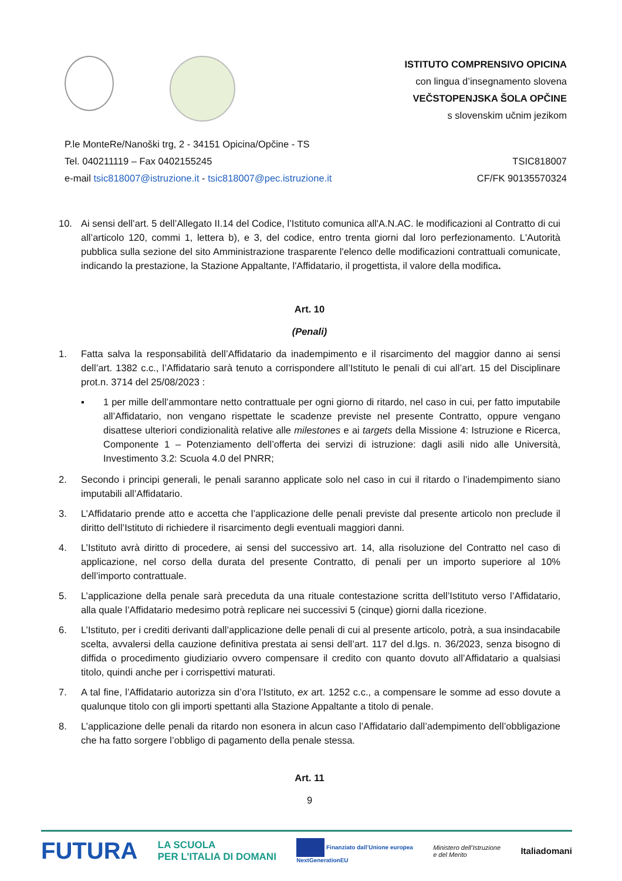ISTITUTO COMPRENSIVO OPICINA
con lingua d’insegnamento slovena
VEČSTOPENJSKA ŠOLA OPČINE
s slovenskim učnim jezikom
P.le MonteRe/Nanoški trg, 2 - 34151 Opicina/Opčine - TS
Tel. 040211119 – Fax 0402155245
e-mail tsic818007@istruzione.it - tsic818007@pec.istruzione.it
TSIC818007
CF/FK 90135570324
10. Ai sensi dell’art. 5 dell’Allegato II.14 del Codice, l’Istituto comunica all'A.N.AC. le modificazioni al Contratto di cui all’articolo 120, commi 1, lettera b), e 3, del codice, entro trenta giorni dal loro perfezionamento. L'Autorità pubblica sulla sezione del sito Amministrazione trasparente l'elenco delle modificazioni contrattuali comunicate, indicando la prestazione, la Stazione Appaltante, l'Affidatario, il progettista, il valore della modifica.
Art. 10
(Penali)
1. Fatta salva la responsabilità dell’Affidatario da inadempimento e il risarcimento del maggior danno ai sensi dell’art. 1382 c.c., l’Affidatario sarà tenuto a corrispondere all’Istituto le penali di cui all’art. 15 del Disciplinare prot.n. 3714 del 25/08/2023 :
▪ 1 per mille dell’ammontare netto contrattuale per ogni giorno di ritardo, nel caso in cui, per fatto imputabile all’Affidatario, non vengano rispettate le scadenze previste nel presente Contratto, oppure vengano disattese ulteriori condizionalità relative alle milestones e ai targets della Missione 4: Istruzione e Ricerca, Componente 1 – Potenziamento dell’offerta dei servizi di istruzione: dagli asili nido alle Università, Investimento 3.2: Scuola 4.0 del PNRR;
2. Secondo i principi generali, le penali saranno applicate solo nel caso in cui il ritardo o l’inadempimento siano imputabili all’Affidatario.
3. L’Affidatario prende atto e accetta che l’applicazione delle penali previste dal presente articolo non preclude il diritto dell’Istituto di richiedere il risarcimento degli eventuali maggiori danni.
4. L’Istituto avrà diritto di procedere, ai sensi del successivo art. 14, alla risoluzione del Contratto nel caso di applicazione, nel corso della durata del presente Contratto, di penali per un importo superiore al 10% dell’importo contrattuale.
5. L’applicazione della penale sarà preceduta da una rituale contestazione scritta dell’Istituto verso l’Affidatario, alla quale l’Affidatario medesimo potrà replicare nei successivi 5 (cinque) giorni dalla ricezione.
6. L’Istituto, per i crediti derivanti dall’applicazione delle penali di cui al presente articolo, potrà, a sua insindacabile scelta, avvalersi della cauzione definitiva prestata ai sensi dell’art. 117 del d.lgs. n. 36/2023, senza bisogno di diffida o procedimento giudiziario ovvero compensare il credito con quanto dovuto all’Affidatario a qualsiasi titolo, quindi anche per i corrispettivi maturati.
7. A tal fine, l’Affidatario autorizza sin d’ora l’Istituto, ex art. 1252 c.c., a compensare le somme ad esso dovute a qualunque titolo con gli importi spettanti alla Stazione Appaltante a titolo di penale.
8. L’applicazione delle penali da ritardo non esonera in alcun caso l’Affidatario dall’adempimento dell’obbligazione che ha fatto sorgere l’obbligo di pagamento della penale stessa.
Art. 11
9
FUTURA LA SCUOLA
PER L’ITALIA DI DOMANI Finanziato dall’Unione europea
NextGenerationEU Ministero dell’Istruzione
e del Merito Italiadomani